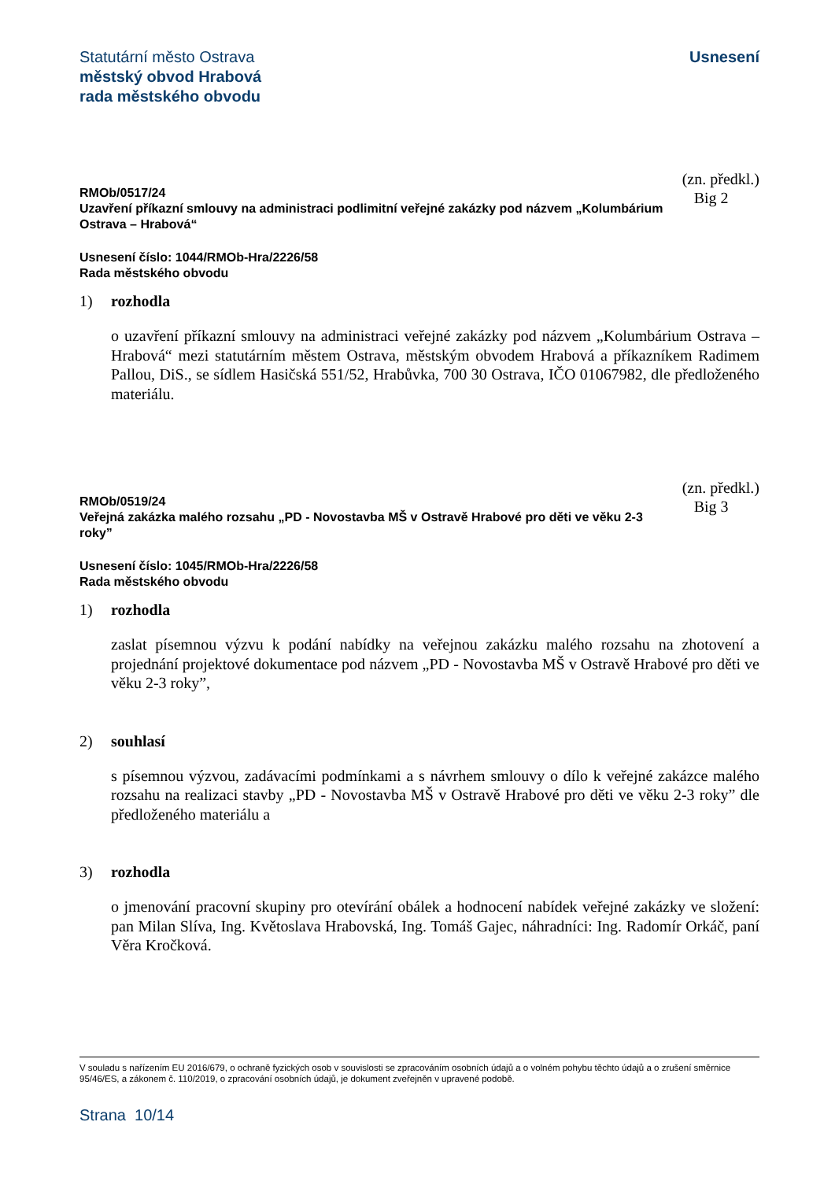Statutární město Ostrava
městský obvod Hrabová
rada městského obvodu
Usnesení
RMOb/0517/24
Uzavření příkazní smlouvy na administraci podlimitní veřejné zakázky pod názvem „Kolumbárium Ostrava – Hrabová“
(zn. předkl.)
Big 2
Usnesení číslo: 1044/RMOb-Hra/2226/58
Rada městského obvodu
1) rozhodla
o uzavření příkazní smlouvy na administraci veřejné zakázky pod názvem „Kolumbárium Ostrava – Hrabová“ mezi statutárním městem Ostrava, městským obvodem Hrabová a příkazníkem Radimem Pallou, DiS., se sídlem Hasičská 551/52, Hrabůvka, 700 30 Ostrava, IČO 01067982, dle předloženého materiálu.
RMOb/0519/24
Veřejná zakázka malého rozsahu „PD - Novostavba MŠ v Ostravě Hrabové pro děti ve věku 2-3 roky”
(zn. předkl.)
Big 3
Usnesení číslo: 1045/RMOb-Hra/2226/58
Rada městského obvodu
1) rozhodla
zaslat písemnou výzvu k podání nabídky na veřejnou zakázku malého rozsahu na zhotovení a projednání projektové dokumentace pod názvem „PD - Novostavba MŠ v Ostravě Hrabové pro děti ve věku 2-3 roky”,
2) souhlasí
s písemnou výzvou, zadávacími podmínkami a s návrhem smlouvy o dílo k veřejné zakázce malého rozsahu na realizaci stavby „PD - Novostavba MŠ v Ostravě Hrabové pro děti ve věku 2-3 roky” dle předloženého materiálu a
3) rozhodla
o jmenování pracovní skupiny pro otevírání obálek a hodnocení nabídek veřejné zakázky ve složení: pan Milan Slíva, Ing. Květoslava Hrabovská, Ing. Tomáš Gajec, náhradníci: Ing. Radomír Orkáč, paní Věra Kročková.
V souladu s nařízením EU 2016/679, o ochraně fyzických osob v souvislosti se zpracováním osobních údajů a o volném pohybu těchto údajů a o zrušení směrnice 95/46/ES, a zákonem č. 110/2019, o zpracování osobních údajů, je dokument zveřejněn v upravené podobě.
Strana 10/14